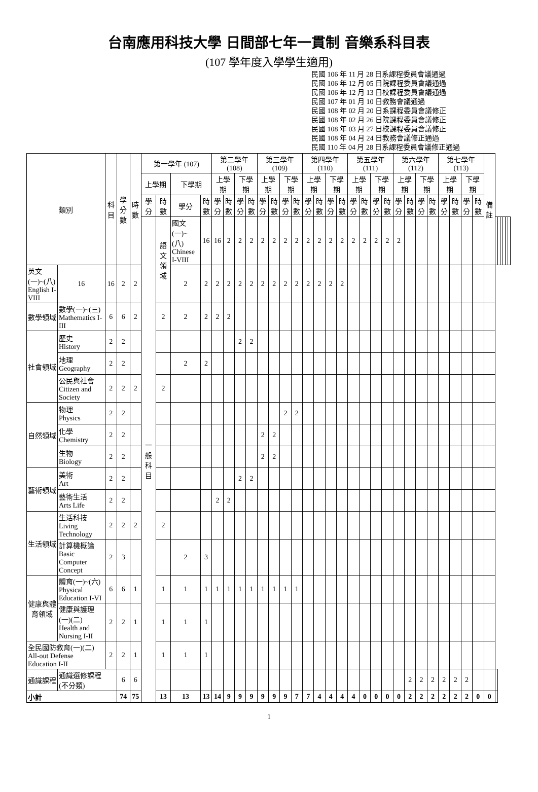台南應用科技大學 日間部七年一貫制 音樂系科目表
(107 學年度入學學生適用)
民國 106 年 11 月 28 日系課程委員會議通過
民國 106 年 12 月 05 日院課程委員會議通過
民國 106 年 12 月 13 日校課程委員會議通過
民國 107 年 01 月 10 日教務會議通過
民國 108 年 02 月 20 日系課程委員會議修正
民國 108 年 02 月 26 日院課程委員會議修正
民國 108 年 03 月 27 日校課程委員會議修正
民國 108 年 04 月 24 日教務會議修正通過
民國 110 年 04 月 28 日系課程委員會議修正通過
| 類別 | | 科 目 | 學分數 | 時數 | 第一學年 (107) | | | | 第二學年 (108) | | | | 第三學年 (109) | | | | 第四學年 (110) | | | | 第五學年 (111) | | | | 第六學年 (112) | | | | 第七學年 (113) | | | | 備註 | | | | | | |
| --- | --- | --- | --- | --- | --- | --- | --- | --- | --- | --- | --- | --- | --- | --- | --- | --- | --- | --- | --- | --- | --- | --- | --- | --- | --- | --- | --- | --- | --- | --- | --- | --- | --- | --- | --- | --- | --- | --- | --- |
| | | | | | 上學期 | | 下學期 | | 上學期 | | 下學期 | | 上學期 | | 下學期 | | 上學期 | | 下學期 | | 上學期 | | 下學期 | | 上學期 | | 下學期 | | 上學期 | | 下學期 | | | | | | | | |
| | | | | | 學分 | 時數 | 學分 | 時數 | 學分 | 時數 | 學分 | 時數 | 學分 | 時數 | 學分 | 時數 | 學分 | 時數 | 學分 | 時數 | 學分 | 時數 | 學分 | 時數 | 學分 | 時數 | 學分 | 時數 | 學分 | 時數 | 學分 | 時數 | | | | | | | |
| | | | | | 一般科目 | 語文領域 | 國文(一)~(八) Chinese I-VIII | 16 | 16 | 2 | 2 | 2 | 2 | 2 | 2 | 2 | 2 | 2 | 2 | 2 | 2 | 2 | 2 | 2 | 2 | | | | | | | | | | | | | | |
| 英文(一)~(八) English I-VIII | 16 | 16 | 2 | 2 | | | 2 | 2 | 2 | 2 | 2 | 2 | 2 | 2 | 2 | 2 | 2 | 2 | 2 | 2 | | | | | | | | | | | | | | | | | | | |
| 數學領域 | 數學(一)~(三) Mathematics I-III | 6 | 6 | 2 | | 2 | 2 | 2 | 2 | 2 | | | | | | | | | | | | | | | | | | | | | | | | | | | | | |
| 社會領域 | 歷史 History | 2 | 2 | | | | | | | | 2 | 2 | | | | | | | | | | | | | | | | | | | | | | | | | | | |
| | 地理 Geography | 2 | 2 | | | | 2 | 2 | | | | | | | | | | | | | | | | | | | | | | | | | | | | | | | |
| | 公民與社會 Citizen and Society | 2 | 2 | 2 | | 2 | | | | | | | | | | | | | | | | | | | | | | | | | | | | | | | | | |
| 自然領域 | 物理 Physics | 2 | 2 | | | | | | | | | | | | 2 | 2 | | | | | | | | | | | | | | | | | | | | | | | |
| | 化學 Chemistry | 2 | 2 | | | | | | | | | | 2 | 2 | | | | | | | | | | | | | | | | | | | | | | | | | |
| | 生物 Biology | 2 | 2 | | | | | | | | | | 2 | 2 | | | | | | | | | | | | | | | | | | | | | | | | | |
| 藝術領域 | 美術 Art | 2 | 2 | | | | | | | | 2 | 2 | | | | | | | | | | | | | | | | | | | | | | | | | | | |
| | 藝術生活 Arts Life | 2 | 2 | | | | | | 2 | 2 | | | | | | | | | | | | | | | | | | | | | | | | | | | | | |
| 生活領域 | 生活科技 Living Technology | 2 | 2 | 2 | | 2 | | | | | | | | | | | | | | | | | | | | | | | | | | | | | | | | | |
| | 計算機概論 Basic Computer Concept | 2 | 3 | | | | 2 | 3 | | | | | | | | | | | | | | | | | | | | | | | | | | | | | | | |
| 健康與體育領域 | 體育(一)~(六) Physical Education I-VI | 6 | 6 | 1 | | 1 | 1 | 1 | 1 | 1 | 1 | 1 | 1 | 1 | 1 | 1 | | | | | | | | | | | | | | | | | | | | | | | |
| | 健康與護理(一)(二) Health and Nursing I-II | 2 | 2 | 1 | | 1 | 1 | 1 | | | | | | | | | | | | | | | | | | | | | | | | | | | | | | | |
| 全民國防教育(一)(二) All-out Defense Education I-II | | 2 | 2 | 1 | | 1 | 1 | 1 | | | | | | | | | | | | | | | | | | | | | | | | | | | | | | | |
| 通識課程 | 通識選修課程 (不分類) | | 6 | 6 | | | | | | | | | | | | | | | | | | | | | | 2 | 2 | 2 | 2 | 2 | 2 | | | | | | | | |
| 小計 | | | 74 | 75 | | 13 | 13 | 13 | 14 | 9 | 9 | 9 | 9 | 9 | 9 | 7 | 7 | 4 | 4 | 4 | 4 | 0 | 0 | 0 | 0 | 2 | 2 | 2 | 2 | 2 | 2 | 0 | 0 | | | | | | |
1